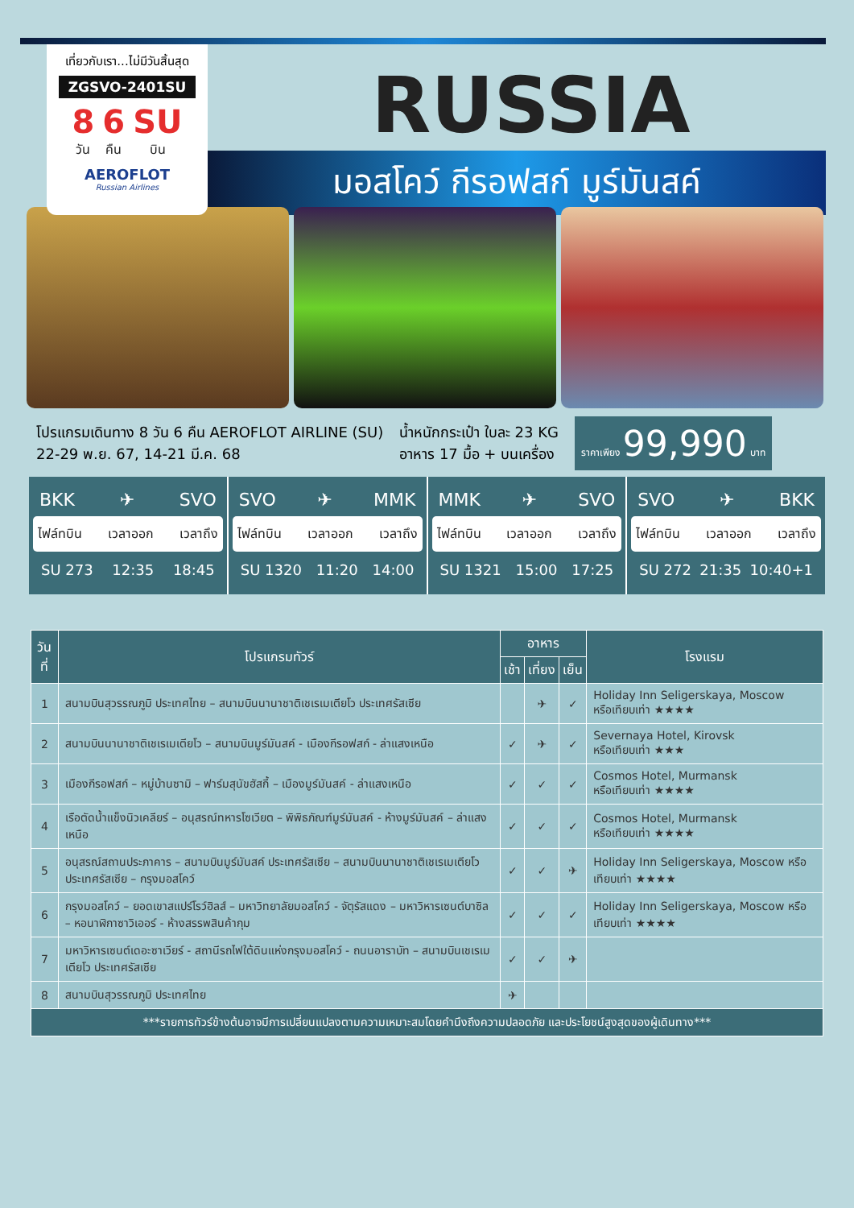เที่ยวกับเรา...ไม่มีวันสิ้นสุด
ZGSVO-2401SU
8
วัน 6
คืน SU
บิน
AEROFLOT
Russian Airlines
RUSSIA
มอสโคว์ กีรอฟสก์ มูร์มันสค์
โปรแกรมเดินทาง 8 วัน 6 คืน AEROFLOT AIRLINE (SU)
22-29 พ.ย. 67, 14-21 มี.ค. 68
น้ำหนักกระเป๋า ใบละ 23 KG
อาหาร 17 มื้อ + บนเครื่อง
ราคาเพียง 99,990 บาท
BKK ✈ SVO
ไฟล์ทบิน เวลาออก เวลาถึง
SU 273 12:35 18:45
SVO ✈ MMK
ไฟล์ทบิน เวลาออก เวลาถึง
SU 1320 11:20 14:00
MMK ✈ SVO
ไฟล์ทบิน เวลาออก เวลาถึง
SU 1321 15:00 17:25
SVO ✈ BKK
ไฟล์ทบิน เวลาออก เวลาถึง
SU 272 21:35 10:40+1
| วันที่ | โปรแกรมทัวร์ | อาหาร | | | โรงแรม |
| --- | --- | --- | --- | --- | --- |
| | | เช้า | เที่ยง | เย็น | |
| 1 | สนามบินสุวรรณภูมิ ประเทศไทย – สนามบินนานาชาติเชเรเมเตียโว ประเทศรัสเซีย | | ✈ | ✓ | Holiday Inn Seligerskaya, Moscow หรือเทียบเท่า ★★★★ |
| 2 | สนามบินนานาชาติเชเรเมเตียโว – สนามบินมูร์มันสค์ - เมืองกีรอฟสก์ - ล่าแสงเหนือ | ✓ | ✈ | ✓ | Severnaya Hotel, Kirovsk หรือเทียบเท่า ★★★ |
| 3 | เมืองกีรอฟสก์ – หมู่บ้านซามิ – ฟาร์มสุนัขฮัสกี้ – เมืองมูร์มันสค์ - ล่าแสงเหนือ | ✓ | ✓ | ✓ | Cosmos Hotel, Murmansk หรือเทียบเท่า ★★★★ |
| 4 | เรือตัดน้ำแข็งนิวเคลียร์ – อนุสรณ์ทหารโซเวียต – พิพิธภัณฑ์มูร์มันสค์ - ห้างมูร์มันสค์ – ล่าแสงเหนือ | ✓ | ✓ | ✓ | Cosmos Hotel, Murmansk หรือเทียบเท่า ★★★★ |
| 5 | อนุสรณ์สถานประภาคาร – สนามบินมูร์มันสค์ ประเทศรัสเซีย – สนามบินนานาชาติเชเรเมเตียโว ประเทศรัสเซีย – กรุงมอสโคว์ | ✓ | ✓ | ✈ | Holiday Inn Seligerskaya, Moscow หรือเทียบเท่า ★★★★ |
| 6 | กรุงมอสโคว์ – ยอดเขาสแปร์โรว์ฮิลส์ – มหาวิทยาลัยมอสโคว์ - จัตุรัสแดง – มหาวิหารเซนต์บาซิล – หอนาฬิกาซาวิเออร์ - ห้างสรรพสินค้ากุม | ✓ | ✓ | ✓ | Holiday Inn Seligerskaya, Moscow หรือเทียบเท่า ★★★★ |
| 7 | มหาวิหารเซนต์เดอะซาเวียร์ - สถานีรถไฟใต้ดินแห่งกรุงมอสโคว์ - ถนนอาราบัท – สนามบินเชเรเมเตียโว ประเทศรัสเซีย | ✓ | ✓ | ✈ | |
| 8 | สนามบินสุวรรณภูมิ ประเทศไทย | ✈ | | | |
| ***รายการทัวร์ข้างต้นอาจมีการเปลี่ยนแปลงตามความเหมาะสมโดยคำนึงถึงความปลอดภัย และประโยชน์สูงสุดของผู้เดินทาง*** | | | | | |